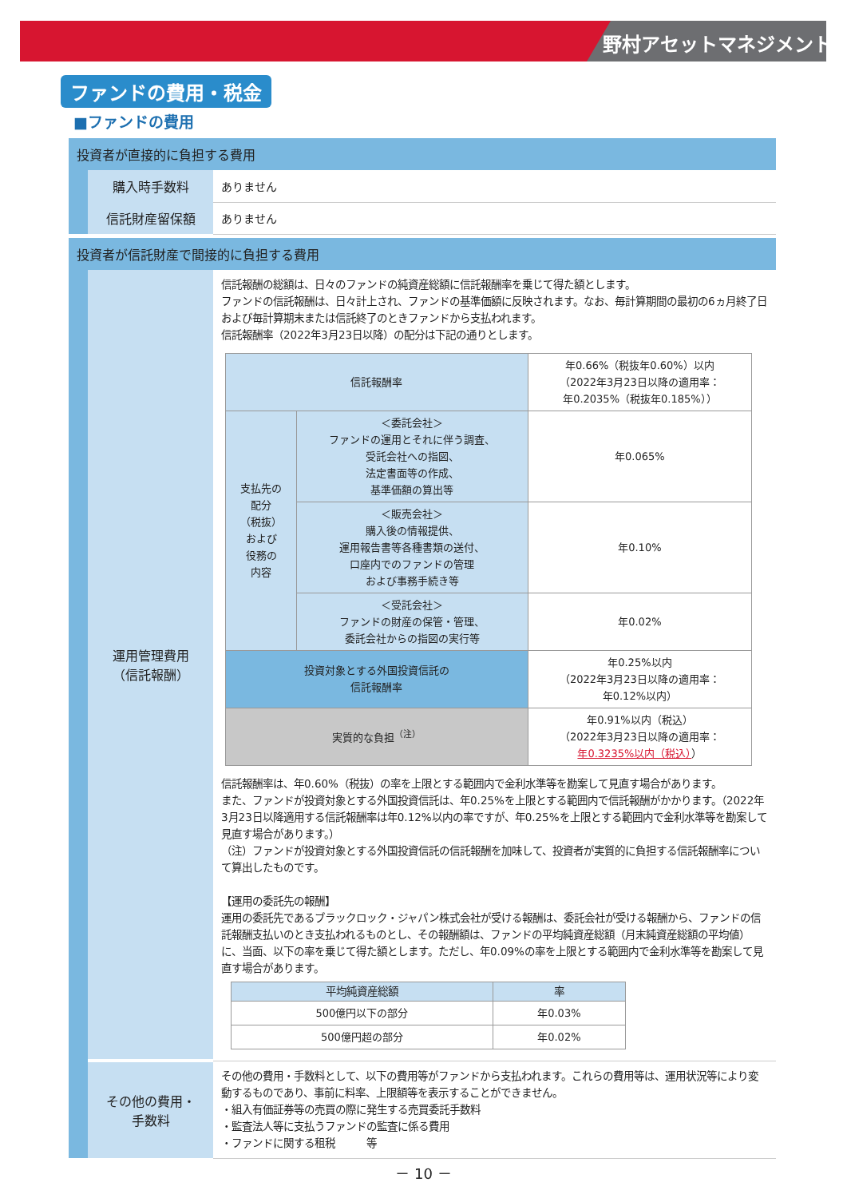野村アセットマネジメント
ファンドの費用・税金
■ファンドの費用
投資者が直接的に負担する費用
| 購入時手数料 | ありません |
| 信託財産留保額 | ありません |
投資者が信託財産で間接的に負担する費用
| 運用管理費用 （信託報酬） | 信託報酬の総額は、日々のファンドの純資産総額に信託報酬率を乗じて得た額とします。 ファンドの信託報酬は、日々計上され、ファンドの基準価額に反映されます。なお、毎計算期間の最初の6ヵ月終了日および毎計算期末または信託終了のときファンドから支払われます。 信託報酬率（2022年3月23日以降）の配分は下記の通りとします。 / 信託報酬率 / / 年0.66%（税抜年0.60%）以内 （2022年3月23日以降の適用率： 年0.2035%（税抜年0.185%）） / / 支払先の 配分 （税抜） および 役務の 内容 / ＜委託会社＞ ファンドの運用とそれに伴う調査、 受託会社への指図、 法定書面等の作成、 基準価額の算出等 / 年0.065% / / / ＜販売会社＞ 購入後の情報提供、 運用報告書等各種書類の送付、 口座内でのファンドの管理 および事務手続き等 / 年0.10% / / / ＜受託会社＞ ファンドの財産の保管・管理、 委託会社からの指図の実行等 / 年0.02% / / 投資対象とする外国投資信託の 信託報酬率 / / 年0.25%以内 （2022年3月23日以降の適用率： 年0.12%以内） / / 実質的な負担<sup>（注）</sup> / / 年0.91%以内（税込） （2022年3月23日以降の適用率： 年0.3235%以内（税込） ） / 信託報酬率は、年0.60%（税抜）の率を上限とする範囲内で金利水準等を勘案して見直す場合があります。 また、ファンドが投資対象とする外国投資信託は、年0.25%を上限とする範囲内で信託報酬がかかります。（2022年3月23日以降適用する信託報酬率は年0.12%以内の率ですが、年0.25%を上限とする範囲内で金利水準等を勘案して見直す場合があります。） （注）ファンドが投資対象とする外国投資信託の信託報酬を加味して、投資者が実質的に負担する信託報酬率について算出したものです。 【運用の委託先の報酬】 運用の委託先であるブラックロック・ジャパン株式会社が受ける報酬は、委託会社が受ける報酬から、ファンドの信託報酬支払いのとき支払われるものとし、その報酬額は、ファンドの平均純資産総額（月末純資産総額の平均値）に、当面、以下の率を乗じて得た額とします。ただし、年0.09%の率を上限とする範囲内で金利水準等を勘案して見直す場合があります。 / 平均純資産総額 / 率 / / --- / --- / / 500億円以下の部分 / 年0.03% / / 500億円超の部分 / 年0.02% / |
| その他の費用・ 手数料 | その他の費用・手数料として、以下の費用等がファンドから支払われます。これらの費用等は、運用状況等により変動するものであり、事前に料率、上限額等を表示することができません。 ・組入有価証券等の売買の際に発生する売買委託手数料 ・監査法人等に支払うファンドの監査に係る費用 ・ファンドに関する租税 等 |
－ 10 －